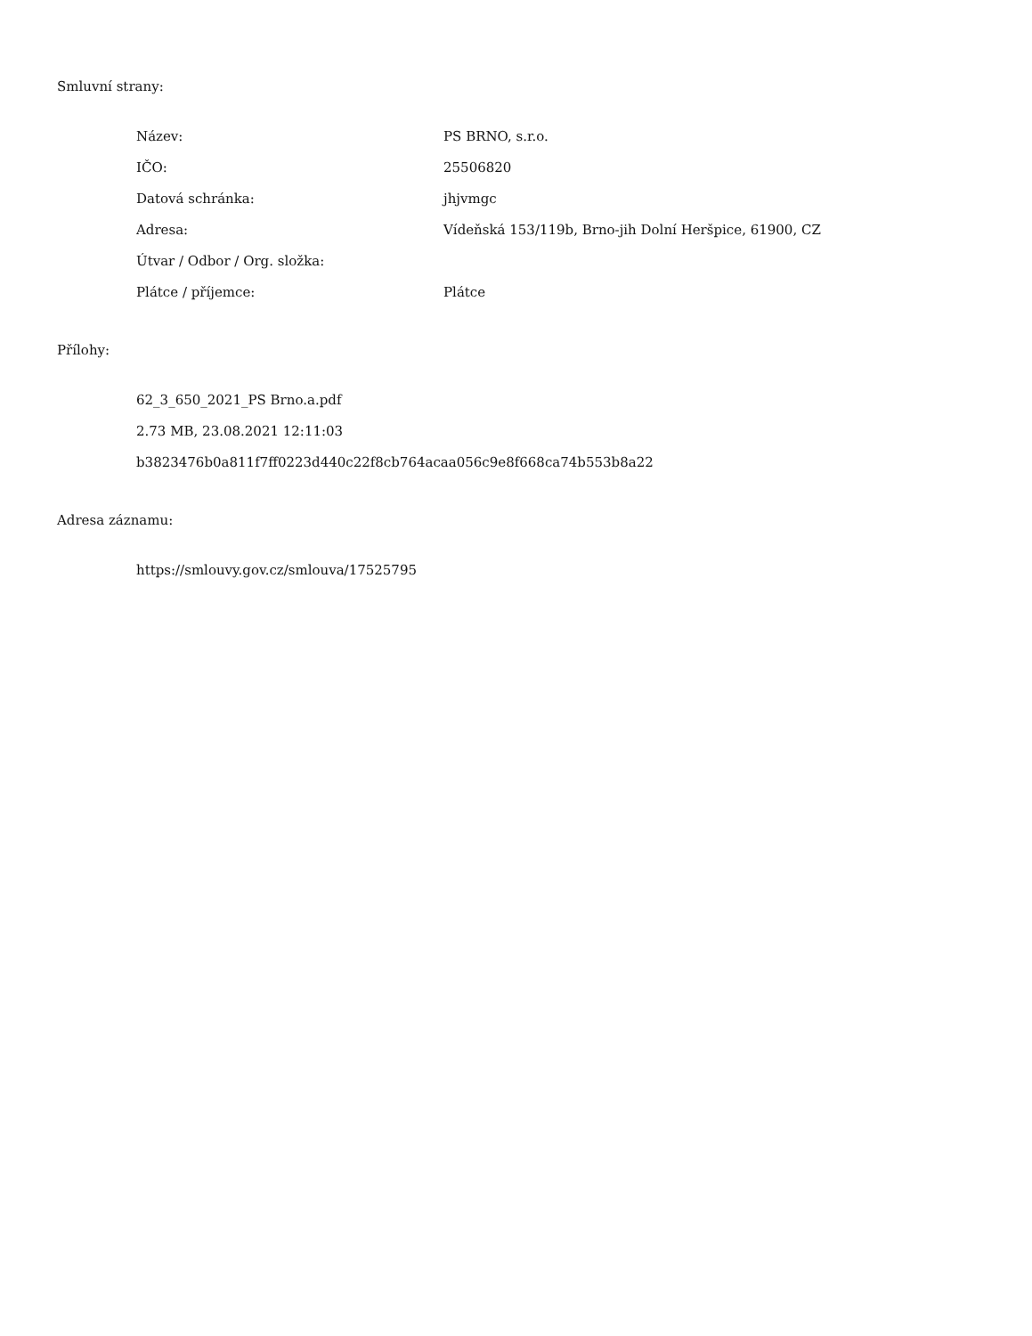Smluvní strany:
| Název: | PS BRNO, s.r.o. |
| IČO: | 25506820 |
| Datová schránka: | jhjvmgc |
| Adresa: | Vídeňská 153/119b, Brno-jih Dolní Heršpice, 61900, CZ |
| Útvar / Odbor / Org. složka: | |
| Plátce / příjemce: | Plátce |
Přílohy:
62_3_650_2021_PS Brno.a.pdf
2.73 MB, 23.08.2021 12:11:03
b3823476b0a811f7ff0223d440c22f8cb764acaa056c9e8f668ca74b553b8a22
Adresa záznamu:
https://smlouvy.gov.cz/smlouva/17525795